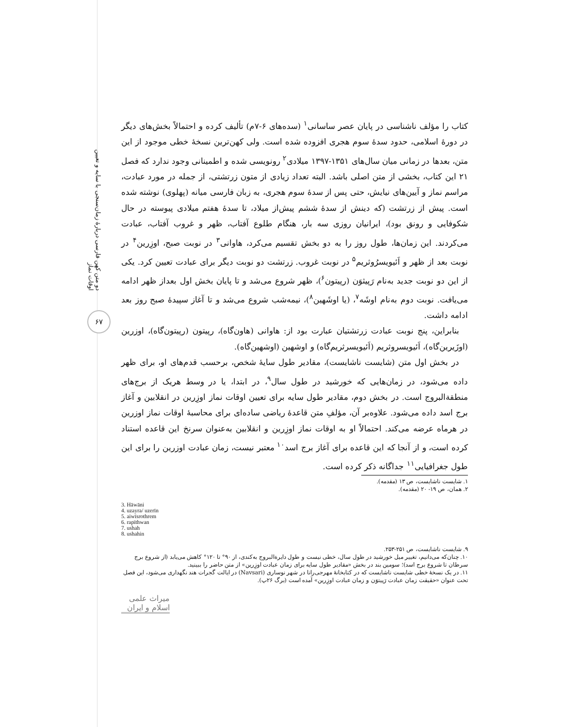دو متن کهن فارسی دربارهٔ زمان‌سنجی با سایه و تعیین اوقات نماز
۶۷
کتاب را مؤلف ناشناسی در پایان عصر ساسانی<sup>۱</sup> (سده‌های ۶-۷م) تألیف کرده و احتمالاً بخش‌های دیگر در دورهٔ اسلامی، حدود سدهٔ سوم هجری افزوده شده است. ولی کهن‌ترین نسخهٔ خطی موجود از این متن، بعدها در زمانی میان سال‌های ۱۳۵۱-۱۳۹۷ میلادی<sup>۲</sup> رونویسی شده و اطمینانی وجود ندارد که فصل ۲۱ این کتاب، بخشی از متن اصلی باشد. البته تعداد زیادی از متون زرتشتی، از جمله در مورد عبادت، مراسم نماز و آیین‌های نیایش، حتی پس از سدهٔ سوم هجری، به زبان فارسی میانه (پهلوی) نوشته شده است. پیش از زرتشت (که دینش از سدهٔ ششم پیش‌از میلاد، تا سدهٔ هفتم میلادی پیوسته در حال شکوفایی و رونق بود)، ایرانیان روزی سه بار، هنگام طلوع آفتاب، ظهر و غروب آفتاب، عبادت می‌کردند. این زمان‌ها، طول روز را به دو بخش تقسیم می‌کرد، هاوانی<sup>۳</sup> در نوبت صبح، اوزِرین<sup>۴</sup> در نوبت بعد از ظهر و اَئیویسرُوثریم<sup>۵</sup> در نوبت غروب. زرتشت دو نوبت دیگر برای عبادت تعیین کرد. یکی از این دو نوبت جدید به‌نام رَپیثوَن (رپیتون<sup>۶</sup>)، ظهر شروع می‌شد و تا پایان بخش اول بعداز ظهر ادامه می‌یافت. نوبت دوم به‌نام اوشَه<sup>۷</sup>، (یا اوشَهین<sup>۸</sup>)، نیمه‌شب شروع می‌شد و تا آغاز سپیدهٔ صبح روز بعد ادامه داشت.
بنابراین، پنج نوبت عبادت زرتشتیان عبارت بود از: هاوانی (هاون‌گاه)، رپیتون (رپیتون‌گاه)، اوزرین (اوزَیرین‌گاه)، اَئیویسروثریم (اَئیویسرثریم‌گاه) و اوشهین (اوشهین‌گاه).
در بخش اول متن (شایست ناشایست)، مقادیر طول سایهٔ شخص، برحسب قدم‌های او، برای ظهر داده می‌شود، در زمان‌هایی که خورشید در طول سال<sup>۹</sup>، در ابتدا، یا در وسط هریک از برج‌های منطقة‌البروج است. در بخش دوم، مقادیر طول سایه برای تعیین اوقات نماز اوزِرین در انقلابین و آغاز برج اسد داده می‌شود. علاوه‌بر آن، مؤلفِ متن قاعدهٔ ریاضی ساده‌ای برای محاسبهٔ اوقات نماز اوزرین در هرماه عرضه می‌کند. احتمالاً او به اوقات نماز اوزِرین و انقلابین به‌عنوان سرنخ این قاعده استناد کرده است، و از آنجا که این قاعده برای آغاز برج اسد<sup>۱۰</sup> معتبر نیست، زمان عبادت اوزرین را برای این طول جغرافیایی<sup>۱۱</sup> جداگانه ذکر کرده است.
۱. شایست ناشایست، ص ۱۳ (مقدمه).
۲. همان، ص ۱۹- ۲۰ (مقدمه).
3. Hāwāni
4. uzayra/ uzerīn
5. aiwīsrothrem
6. rapīthwan
7. ushah
8. ushahin
۹. شایست ناشایست، ص ۲۵۱-۲۵۳.
۱۰. چنان‌که می‌دانیم، تغییر میل خورشید در طول سال، خطی نیست و طول دایرة‌البروج به‌کندی، از ۹۰° تا ۱۲۰° کاهش می‌یابد (از شروع برج سرطان تا شروع برج اسد)؛ سومین بند در بخش «مقادیر طول سایه برای زمان عبادت اوزِرین» از متن حاضر را ببینید.
۱۱. در یک نسخهٔ خطی شایست ناشایست که در کتابخانهٔ مهرجی‌رانا در شهر نوساری (Navsari) در ایالت گجرات هند نگهداری می‌شود، این فصل تحت عنوان «حقیقت زمان عبادت رَپیتوَن و زمان عبادت اوزِرین» آمده است (برگ ۲۶پ).
میراث علمی اسلام و ایران